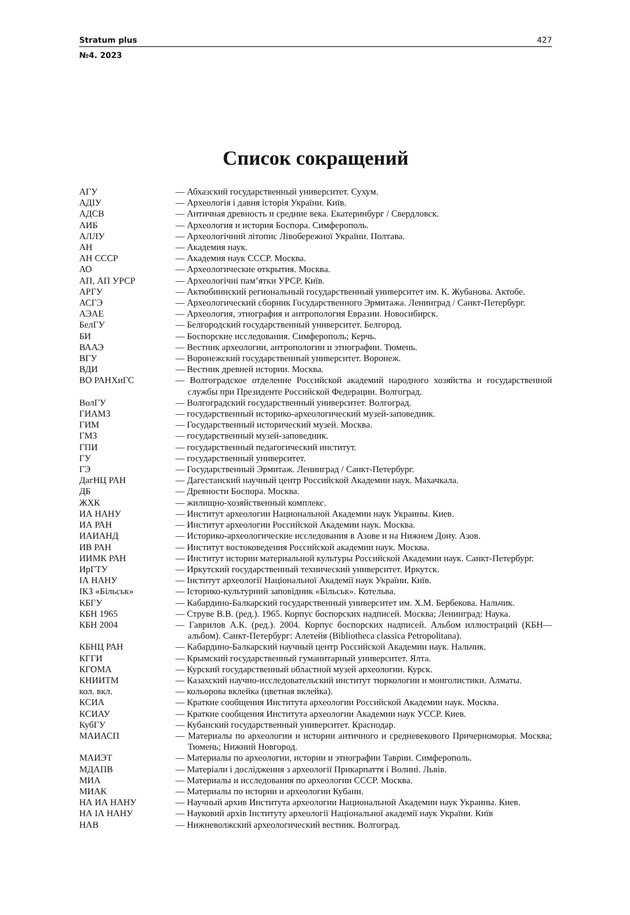Stratum plus 427
№4. 2023
Список сокращений
| АГУ | — Абхазский государственный университет. Сухум. |
| АДІУ | — Археологія і давня історія України. Київ. |
| АДСВ | — Античная древность и средние века. Екатеринбург / Свердловск. |
| АИБ | — Археология и история Боспора. Симферополь. |
| АЛЛУ | — Археологічний літопис Лівобережної України. Полтава. |
| АН | — Академия наук. |
| АН СССР | — Академия наук СССР. Москва. |
| АО | — Археологические открытия. Москва. |
| АП, АП УРСР | — Археологічні пам’ятки УРСР. Київ. |
| АРГУ | — Актюбиннский региональный государственный университет им. К. Жубанова. Актобе. |
| АСГЭ | — Археологический сборник Государственного Эрмитажа. Ленинград / Санкт-Петербург. |
| АЭАЕ | — Археология, этнография и антропология Евразии. Новосибирск. |
| БелГУ | — Белгородский государственный университет. Белгород. |
| БИ | — Боспорские исследования. Симферополь; Керчь. |
| ВААЭ | — Вестник археологии, антропологии и этнографии. Тюмень. |
| ВГУ | — Воронежский государственный университет. Воронеж. |
| ВДИ | — Вестник древней истории. Москва. |
| ВО РАНХиГС | — Волгоградское отделение Российской академий народного хозяйства и государственной службы при Президенте Российской Федерации. Волгоград. |
| ВолГУ | — Волгоградский государственный университет. Волгоград. |
| ГИАМЗ | — государственный историко-археологический музей-заповедник. |
| ГИМ | — Государственный исторический музей. Москва. |
| ГМЗ | — государственный музей-заповедник. |
| ГПИ | — государственный педагогический институт. |
| ГУ | — государственный университет. |
| ГЭ | — Государственный Эрмитаж. Ленинград / Санкт-Петербург. |
| ДагНЦ РАН | — Дагестанский научный центр Российской Академии наук. Махачкала. |
| ДБ | — Древности Боспора. Москва. |
| ЖХК | — жилищно-хозяйственный комплекс. |
| ИА НАНУ | — Институт археологии Национальной Академии наук Украины. Киев. |
| ИА РАН | — Институт археологии Российской Академии наук. Москва. |
| ИАИАНД | — Историко-археологические исследования в Азове и на Нижнем Дону. Азов. |
| ИВ РАН | — Институт востоковедения Российской академии наук. Москва. |
| ИИМК РАН | — Институт истории материальной культуры Российской Академии наук. Санкт-Петербург. |
| ИрГТУ | — Иркутский государственный технический университет. Иркутск. |
| ІА НАНУ | — Інститут археології Національної Академії наук України. Київ. |
| ІКЗ «Більськ» | — Історико-культурний заповідник «Більськ». Котельва. |
| КБГУ | — Кабардино-Балкарский государственный университет им. Х.М. Бербекова. Нальчик. |
| КБН 1965 | — Струве В.В. (ред.). 1965. Корпус боспорских надписей. Москва; Ленинград: Наука. |
| КБН 2004 | — Гаврилов А.К. (ред.). 2004. Корпус боспорских надписей. Альбом иллюстраций (КБН—альбом). Санкт-Петербург: Алетейя (Bibliotheca classica Petropolitana). |
| КБНЦ РАН | — Кабардино-Балкарский научный центр Российской Академии наук. Нальчик. |
| КГГИ | — Крымский государственный гуманитарный университет. Ялта. |
| КГОМА | — Курский государственный областной музей археологии. Курск. |
| КНИИТМ | — Казахский научно-исследовательский институт тюркологии и монголистики. Алматы. |
| кол. вкл. | — кольорова вклейка (цветная вклейка). |
| КСИА | — Краткие сообщения Института археологии Российской Академии наук. Москва. |
| КСИАУ | — Краткие сообщения Института археологии Академии наук УССР. Киев. |
| КубГУ | — Кубанский государственный университет. Краснодар. |
| МАИАСП | — Материалы по археологии и истории античного и средневекового Причерноморья. Москва; Тюмень; Нижний Новгород. |
| МАИЭТ | — Материалы по археологии, истории и этнографии Таврии. Симферополь. |
| МДАПВ | — Матеріали і дослідження з археології Прикарпаття і Волині. Львів. |
| МИА | — Материалы и исследования по археологии СССР. Москва. |
| МИАК | — Материалы по истории и археологии Кубани. |
| НА ИА НАНУ | — Научный архив Института археологии Национальной Академии наук Украины. Киев. |
| НА ІА НАНУ | — Науковий архів Інституту археології Національної академії наук України. Київ |
| НАВ | — Нижневолжский археологический вестник. Волгоград. |